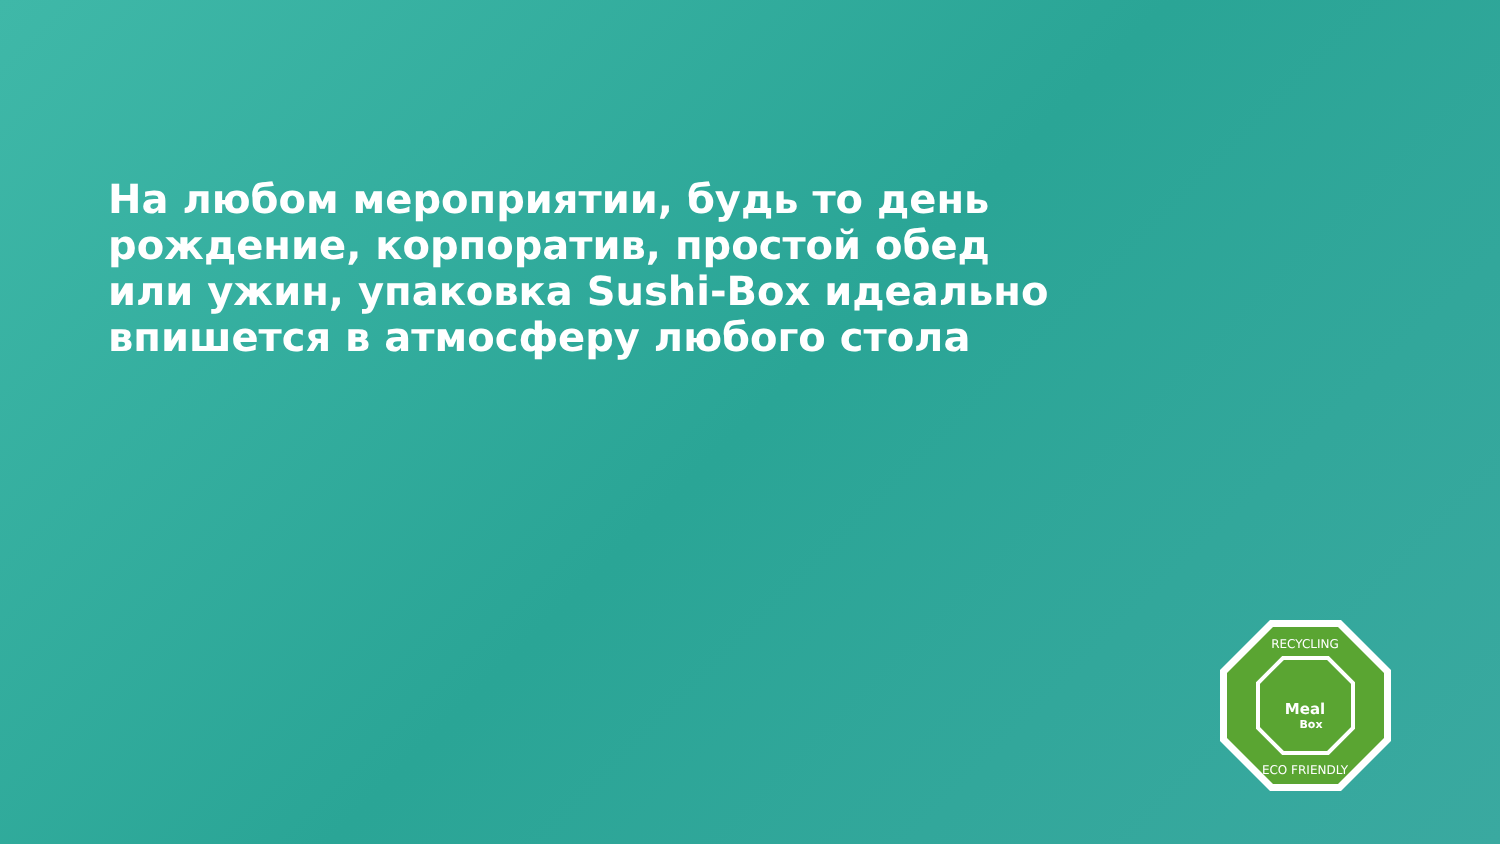На любом мероприятии, будь то день рождение, корпоратив, простой обед или ужин, упаковка Sushi-Box идеально впишется в атмосферу любого стола
RECYCLING
Meal
Box
ECO FRIENDLY